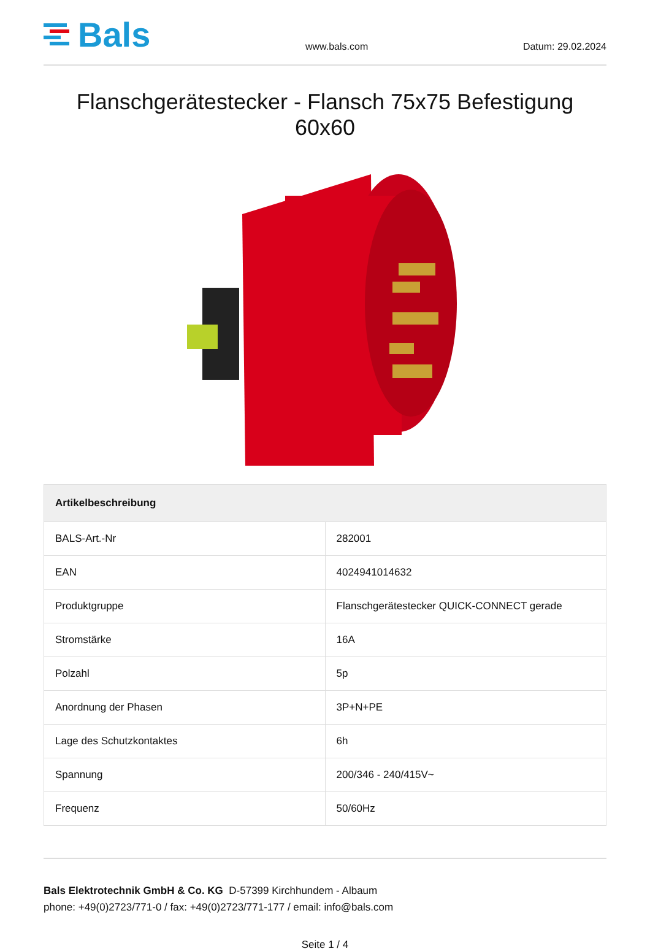Bals
www.bals.com
Datum: 29.02.2024
Flanschgerätestecker - Flansch 75x75 Befestigung 60x60
| Artikelbeschreibung | |
| --- | --- |
| BALS-Art.-Nr | 282001 |
| EAN | 4024941014632 |
| Produktgruppe | Flanschgerätestecker QUICK-CONNECT gerade |
| Stromstärke | 16A |
| Polzahl | 5p |
| Anordnung der Phasen | 3P+N+PE |
| Lage des Schutzkontaktes | 6h |
| Spannung | 200/346 - 240/415V~ |
| Frequenz | 50/60Hz |
Bals Elektrotechnik GmbH & Co. KG D-57399 Kirchhundem - Albaum
phone: +49(0)2723/771-0 / fax: +49(0)2723/771-177 / email: info@bals.com
Seite 1 / 4